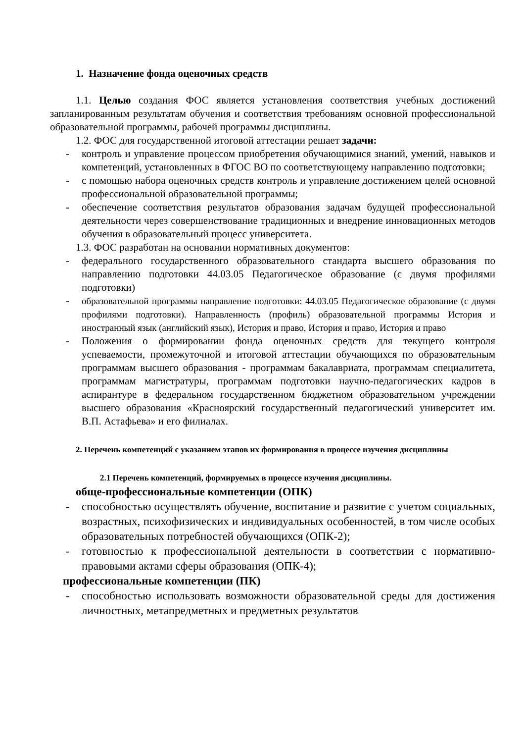1. Назначение фонда оценочных средств
1.1. Целью создания ФОС является установления соответствия учебных достижений запланированным результатам обучения и соответствия требованиям основной профессиональной образовательной программы, рабочей программы дисциплины.
1.2. ФОС для государственной итоговой аттестации решает задачи:
- контроль и управление процессом приобретения обучающимися знаний, умений, навыков и компетенций, установленных в ФГОС ВО по соответствующему направлению подготовки;
- с помощью набора оценочных средств контроль и управление достижением целей основной профессиональной образовательной программы;
- обеспечение соответствия результатов образования задачам будущей профессиональной деятельности через совершенствование традиционных и внедрение инновационных методов обучения в образовательный процесс университета.
1.3. ФОС разработан на основании нормативных документов:
- федерального государственного образовательного стандарта высшего образования по направлению подготовки 44.03.05 Педагогическое образование (с двумя профилями подготовки)
-
образовательной программы направление подготовки: 44.03.05 Педагогическое образование (с двумя профилями подготовки). Направленность (профиль) образовательной программы История и иностранный язык (английский язык), История и право, История и право, История и право
- Положения о формировании фонда оценочных средств для текущего контроля успеваемости, промежуточной и итоговой аттестации обучающихся по образовательным программам высшего образования - программам бакалавриата, программам специалитета, программам магистратуры, программам подготовки научно-педагогических кадров в аспирантуре в федеральном государственном бюджетном образовательном учреждении высшего образования «Красноярский государственный педагогический университет им. В.П. Астафьева» и его филиалах.
2. Перечень компетенций с указанием этапов их формирования в процессе изучения дисциплины
2.1 Перечень компетенций, формируемых в процессе изучения дисциплины.
обще-профессиональные компетенции (ОПК)
- способностью осуществлять обучение, воспитание и развитие с учетом социальных, возрастных, психофизических и индивидуальных особенностей, в том числе особых образовательных потребностей обучающихся (ОПК-2);
- готовностью к профессиональной деятельности в соответствии с нормативно-правовыми актами сферы образования (ОПК-4);
профессиональные компетенции (ПК)
- способностью использовать возможности образовательной среды для достижения личностных, метапредметных и предметных результатов